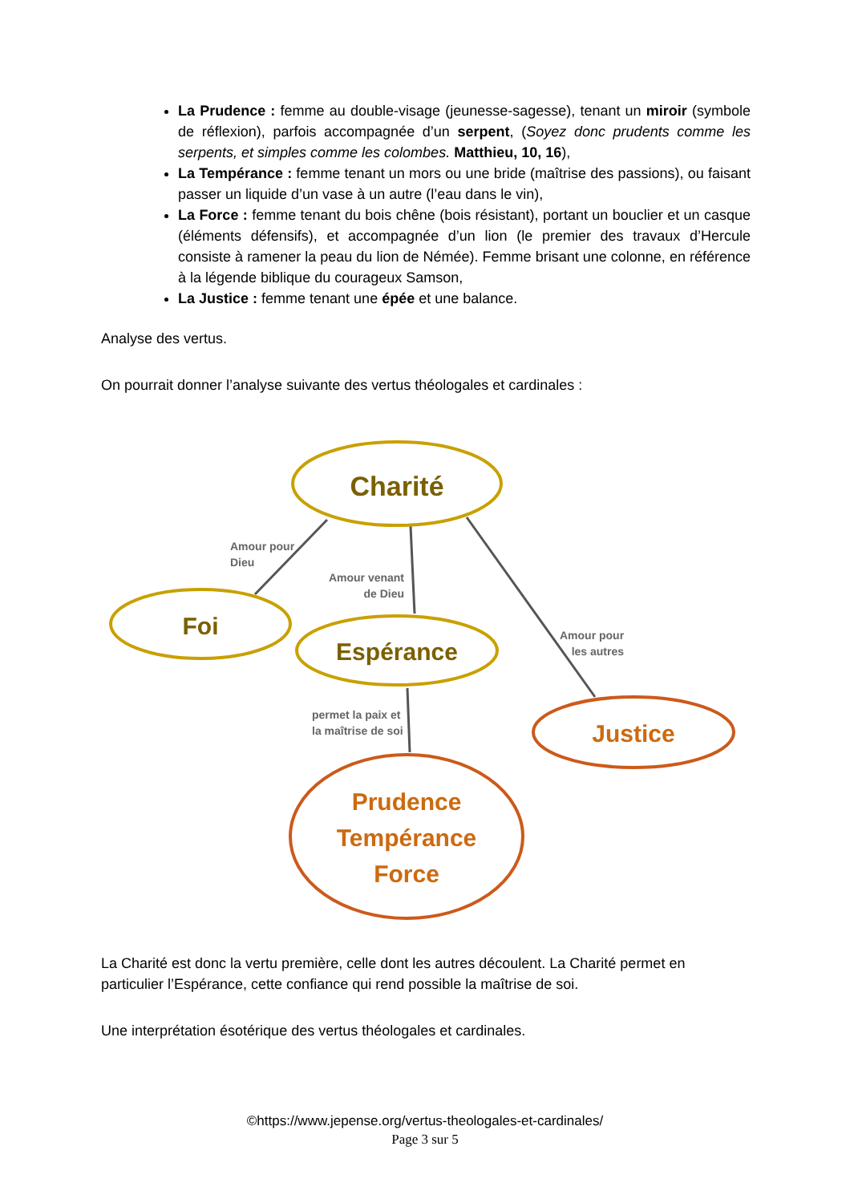La Prudence : femme au double-visage (jeunesse-sagesse), tenant un miroir (symbole de réflexion), parfois accompagnée d’un serpent, (Soyez donc prudents comme les serpents, et simples comme les colombes. Matthieu, 10, 16),
La Tempérance : femme tenant un mors ou une bride (maîtrise des passions), ou faisant passer un liquide d’un vase à un autre (l’eau dans le vin),
La Force : femme tenant du bois chêne (bois résistant), portant un bouclier et un casque (éléments défensifs), et accompagnée d’un lion (le premier des travaux d’Hercule consiste à ramener la peau du lion de Némée). Femme brisant une colonne, en référence à la légende biblique du courageux Samson,
La Justice : femme tenant une épée et une balance.
Analyse des vertus.
On pourrait donner l’analyse suivante des vertus théologales et cardinales :
Charité
Foi
Espérance
Justice
Prudence
Tempérance
Force
Amour pour
Dieu
Amour venant
de Dieu
Amour pour
les autres
permet la paix et
la maîtrise de soi
La Charité est donc la vertu première, celle dont les autres découlent. La Charité permet en particulier l’Espérance, cette confiance qui rend possible la maîtrise de soi.
Une interprétation ésotérique des vertus théologales et cardinales.
©https://www.jepense.org/vertus-theologales-et-cardinales/
Page 3 sur 5